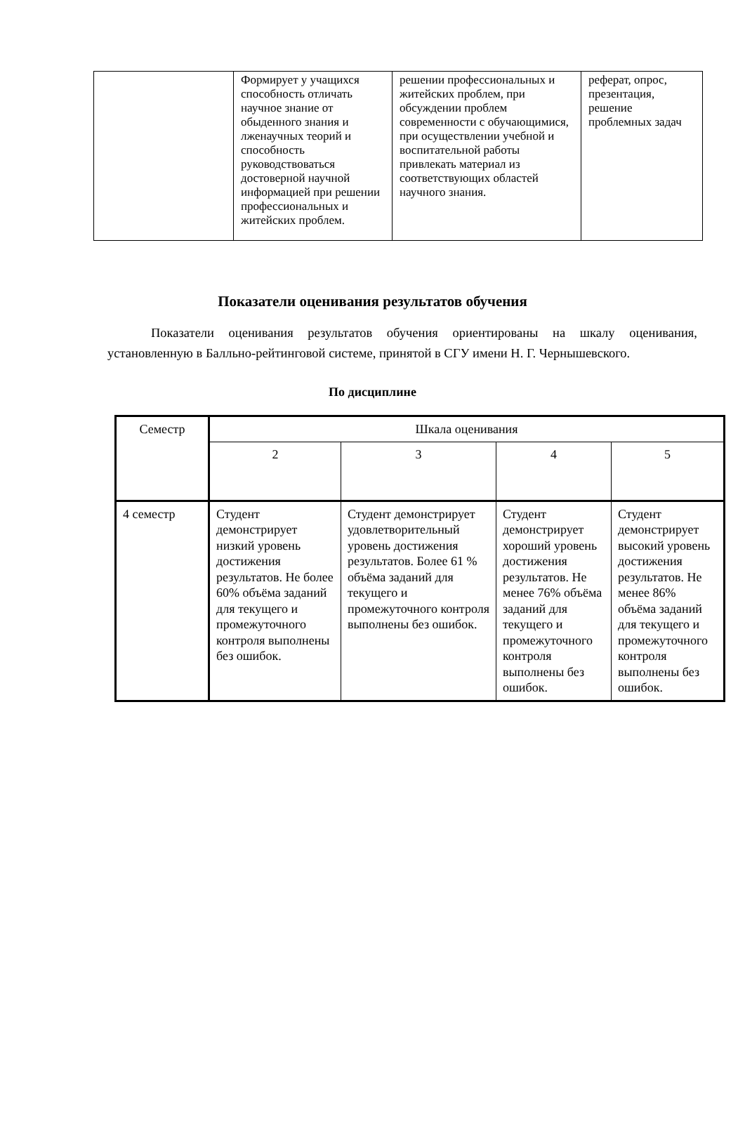| | Формирует у учащихся способность отличать научное знание от обыденного знания и лженаучных теорий и способность руководствоваться достоверной научной информацией при решении профессиональных и житейских проблем. | решении профессиональных и житейских проблем, при обсуждении проблем современности с обучающимися, при осуществлении учебной и воспитательной работы привлекать материал из соответствующих областей научного знания. | реферат, опрос, презентация, решение проблемных задач |
Показатели оценивания результатов обучения
Показатели оценивания результатов обучения ориентированы на шкалу оценивания, установленную в Балльно-рейтинговой системе, принятой в СГУ имени Н. Г. Чернышевского.
По дисциплине
| Семестр | Шкала оценивания | | | |
| | 2 | 3 | 4 | 5 |
| 4 семестр | Студент демонстрирует низкий уровень достижения результатов. Не более 60% объёма заданий для текущего и промежуточного контроля выполнены без ошибок. | Студент демонстрирует удовлетворительный уровень достижения результатов. Более 61 % объёма заданий для текущего и промежуточного контроля выполнены без ошибок. | Студент демонстрирует хороший уровень достижения результатов. Не менее 76% объёма заданий для текущего и промежуточного контроля выполнены без ошибок. | Студент демонстрирует высокий уровень достижения результатов. Не менее 86% объёма заданий для текущего и промежуточного контроля выполнены без ошибок. |